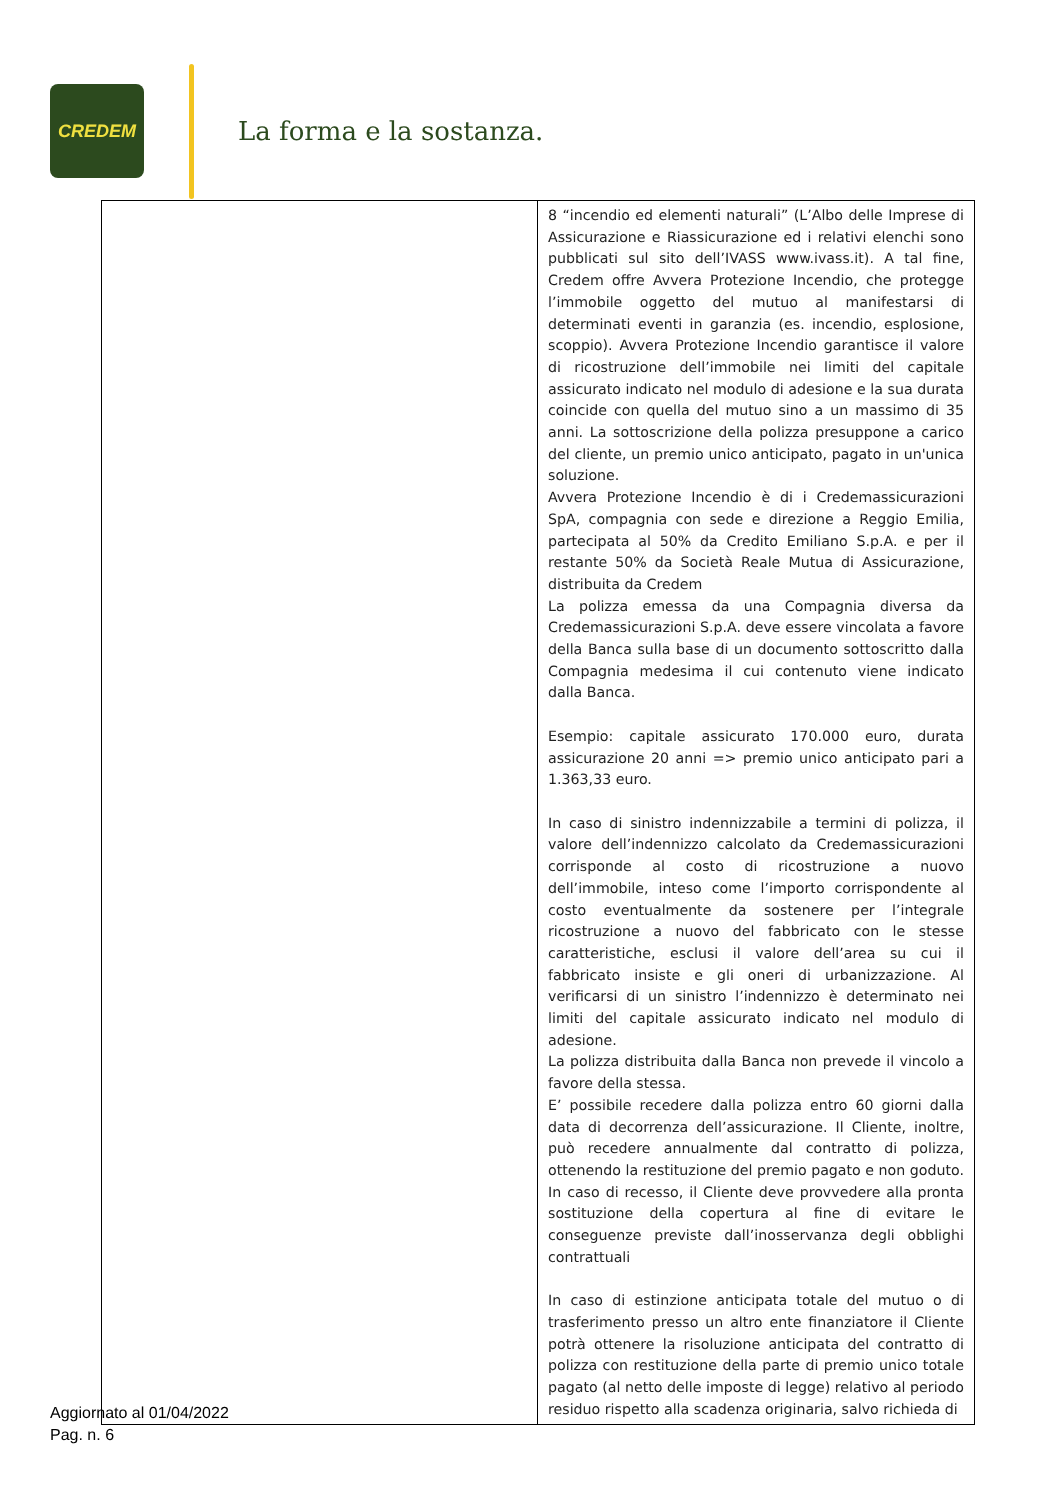CREDEM
La forma e la sostanza.
| | 8 “incendio ed elementi naturali” (L’Albo delle Imprese di Assicurazione e Riassicurazione ed i relativi elenchi sono pubblicati sul sito dell’IVASS www.ivass.it). A tal fine, Credem offre Avvera Protezione Incendio, che protegge l’immobile oggetto del mutuo al manifestarsi di determinati eventi in garanzia (es. incendio, esplosione, scoppio). Avvera Protezione Incendio garantisce il valore di ricostruzione dell’immobile nei limiti del capitale assicurato indicato nel modulo di adesione e la sua durata coincide con quella del mutuo sino a un massimo di 35 anni. La sottoscrizione della polizza presuppone a carico del cliente, un premio unico anticipato, pagato in un'unica soluzione. Avvera Protezione Incendio è di i Credemassicurazioni SpA, compagnia con sede e direzione a Reggio Emilia, partecipata al 50% da Credito Emiliano S.p.A. e per il restante 50% da Società Reale Mutua di Assicurazione, distribuita da Credem La polizza emessa da una Compagnia diversa da Credemassicurazioni S.p.A. deve essere vincolata a favore della Banca sulla base di un documento sottoscritto dalla Compagnia medesima il cui contenuto viene indicato dalla Banca. Esempio: capitale assicurato 170.000 euro, durata assicurazione 20 anni => premio unico anticipato pari a 1.363,33 euro. In caso di sinistro indennizzabile a termini di polizza, il valore dell’indennizzo calcolato da Credemassicurazioni corrisponde al costo di ricostruzione a nuovo dell’immobile, inteso come l’importo corrispondente al costo eventualmente da sostenere per l’integrale ricostruzione a nuovo del fabbricato con le stesse caratteristiche, esclusi il valore dell’area su cui il fabbricato insiste e gli oneri di urbanizzazione. Al verificarsi di un sinistro l’indennizzo è determinato nei limiti del capitale assicurato indicato nel modulo di adesione. La polizza distribuita dalla Banca non prevede il vincolo a favore della stessa. E’ possibile recedere dalla polizza entro 60 giorni dalla data di decorrenza dell’assicurazione. Il Cliente, inoltre, può recedere annualmente dal contratto di polizza, ottenendo la restituzione del premio pagato e non goduto. In caso di recesso, il Cliente deve provvedere alla pronta sostituzione della copertura al fine di evitare le conseguenze previste dall’inosservanza degli obblighi contrattuali In caso di estinzione anticipata totale del mutuo o di trasferimento presso un altro ente finanziatore il Cliente potrà ottenere la risoluzione anticipata del contratto di polizza con restituzione della parte di premio unico totale pagato (al netto delle imposte di legge) relativo al periodo residuo rispetto alla scadenza originaria, salvo richieda di |
Aggiornato al 01/04/2022
Pag. n. 6